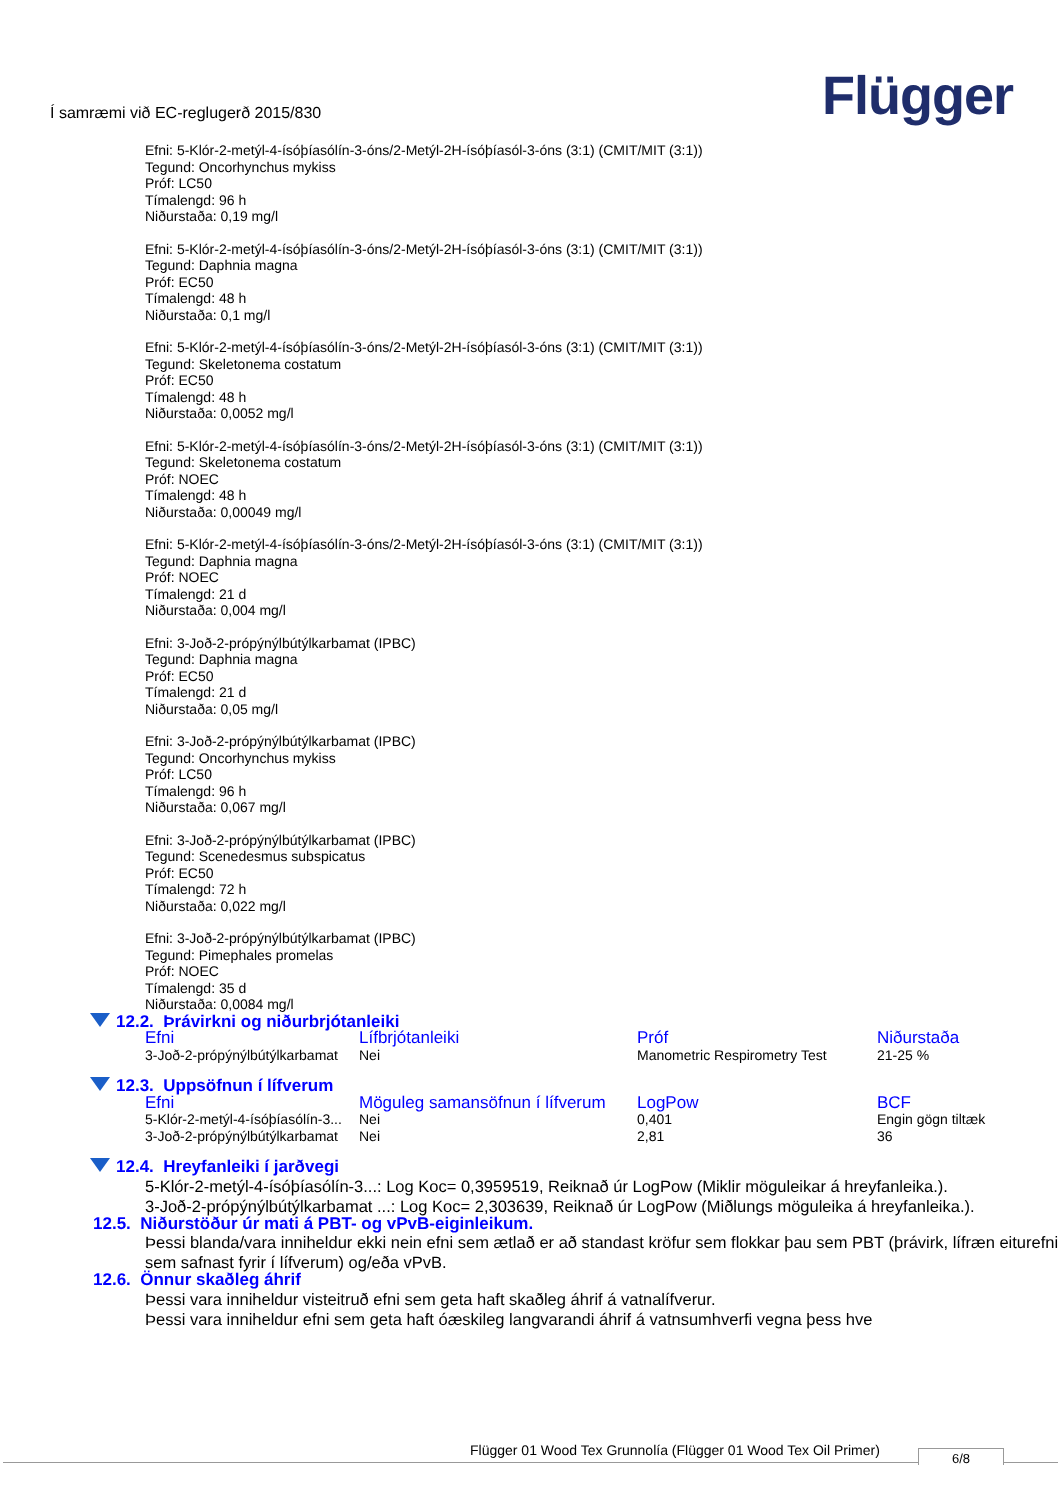Í samræmi við EC-reglugerð 2015/830
Flügger
Efni: 5-Klór-2-metýl-4-ísóþíasólín-3-óns/2-Metýl-2H-ísóþíasól-3-óns (3:1) (CMIT/MIT (3:1))
Tegund: Oncorhynchus mykiss
Próf: LC50
Tímalengd: 96 h
Niðurstaða: 0,19 mg/l
Efni: 5-Klór-2-metýl-4-ísóþíasólín-3-óns/2-Metýl-2H-ísóþíasól-3-óns (3:1) (CMIT/MIT (3:1))
Tegund: Daphnia magna
Próf: EC50
Tímalengd: 48 h
Niðurstaða: 0,1 mg/l
Efni: 5-Klór-2-metýl-4-ísóþíasólín-3-óns/2-Metýl-2H-ísóþíasól-3-óns (3:1) (CMIT/MIT (3:1))
Tegund: Skeletonema costatum
Próf: EC50
Tímalengd: 48 h
Niðurstaða: 0,0052 mg/l
Efni: 5-Klór-2-metýl-4-ísóþíasólín-3-óns/2-Metýl-2H-ísóþíasól-3-óns (3:1) (CMIT/MIT (3:1))
Tegund: Skeletonema costatum
Próf: NOEC
Tímalengd: 48 h
Niðurstaða: 0,00049 mg/l
Efni: 5-Klór-2-metýl-4-ísóþíasólín-3-óns/2-Metýl-2H-ísóþíasól-3-óns (3:1) (CMIT/MIT (3:1))
Tegund: Daphnia magna
Próf: NOEC
Tímalengd: 21 d
Niðurstaða: 0,004 mg/l
Efni: 3-Joð-2-própýnýlbútýlkarbamat (IPBC)
Tegund: Daphnia magna
Próf: EC50
Tímalengd: 21 d
Niðurstaða: 0,05 mg/l
Efni: 3-Joð-2-própýnýlbútýlkarbamat (IPBC)
Tegund: Oncorhynchus mykiss
Próf: LC50
Tímalengd: 96 h
Niðurstaða: 0,067 mg/l
Efni: 3-Joð-2-própýnýlbútýlkarbamat (IPBC)
Tegund: Scenedesmus subspicatus
Próf: EC50
Tímalengd: 72 h
Niðurstaða: 0,022 mg/l
Efni: 3-Joð-2-própýnýlbútýlkarbamat (IPBC)
Tegund: Pimephales promelas
Próf: NOEC
Tímalengd: 35 d
Niðurstaða: 0,0084 mg/l
12.2. Þrávirkni og niðurbrjótanleiki
| Efni | Lífbrjótanleiki | Próf | Niðurstaða |
| --- | --- | --- | --- |
| 3-Joð-2-própýnýlbútýlkarbamat | Nei | Manometric Respirometry Test | 21-25 % |
12.3. Uppsöfnun í lífverum
| Efni | Möguleg samansöfnun í lífverum | LogPow | BCF |
| --- | --- | --- | --- |
| 5-Klór-2-metýl-4-ísóþíasólín-3... | Nei | 0,401 | Engin gögn tiltæk |
| 3-Joð-2-própýnýlbútýlkarbamat | Nei | 2,81 | 36 |
12.4. Hreyfanleiki í jarðvegi
5-Klór-2-metýl-4-ísóþíasólín-3...: Log Koc= 0,3959519, Reiknað úr LogPow (Miklir möguleikar á hreyfanleika.).
3-Joð-2-própýnýlbútýlkarbamat ...: Log Koc= 2,303639, Reiknað úr LogPow (Miðlungs möguleika á hreyfanleika.).
12.5. Niðurstöður úr mati á PBT- og vPvB-eiginleikum.
Þessi blanda/vara inniheldur ekki nein efni sem ætlað er að standast kröfur sem flokkar þau sem PBT (þrávirk, lífræn eiturefni sem safnast fyrir í lífverum) og/eða vPvB.
12.6. Önnur skaðleg áhrif
Þessi vara inniheldur visteitruð efni sem geta haft skaðleg áhrif á vatnalífverur.
Þessi vara inniheldur efni sem geta haft óæskileg langvarandi áhrif á vatnsumhverfi vegna þess hve
Flügger 01 Wood Tex Grunnolía (Flügger 01 Wood Tex Oil Primer)
6/8